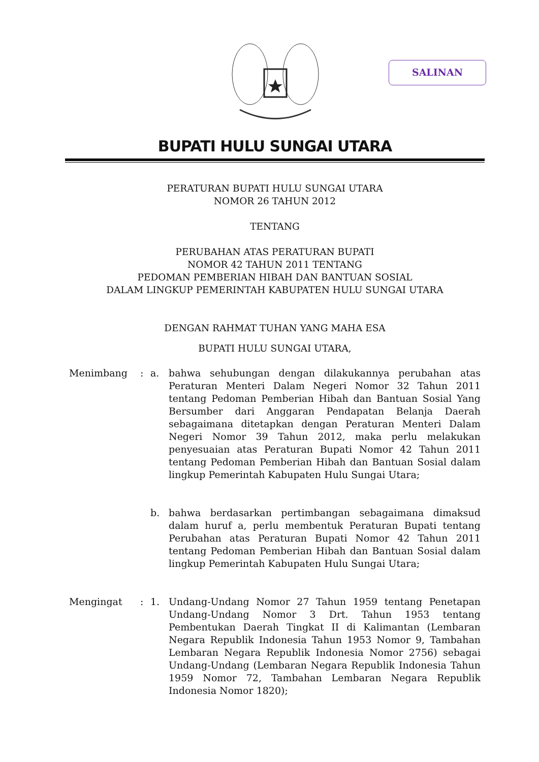SALINAN
BUPATI HULU SUNGAI UTARA
PERATURAN BUPATI HULU SUNGAI UTARA
NOMOR 26 TAHUN 2012
TENTANG
PERUBAHAN ATAS PERATURAN BUPATI
NOMOR 42 TAHUN 2011 TENTANG
PEDOMAN PEMBERIAN HIBAH DAN BANTUAN SOSIAL
DALAM LINGKUP PEMERINTAH KABUPATEN HULU SUNGAI UTARA
DENGAN RAHMAT TUHAN YANG MAHA ESA
BUPATI HULU SUNGAI UTARA,
Menimbang : a. bahwa sehubungan dengan dilakukannya perubahan atas Peraturan Menteri Dalam Negeri Nomor 32 Tahun 2011 tentang Pedoman Pemberian Hibah dan Bantuan Sosial Yang Bersumber dari Anggaran Pendapatan Belanja Daerah sebagaimana ditetapkan dengan Peraturan Menteri Dalam Negeri Nomor 39 Tahun 2012, maka perlu melakukan penyesuaian atas Peraturan Bupati Nomor 42 Tahun 2011 tentang Pedoman Pemberian Hibah dan Bantuan Sosial dalam lingkup Pemerintah Kabupaten Hulu Sungai Utara;
b. bahwa berdasarkan pertimbangan sebagaimana dimaksud dalam huruf a, perlu membentuk Peraturan Bupati tentang Perubahan atas Peraturan Bupati Nomor 42 Tahun 2011 tentang Pedoman Pemberian Hibah dan Bantuan Sosial dalam lingkup Pemerintah Kabupaten Hulu Sungai Utara;
Mengingat : 1. Undang-Undang Nomor 27 Tahun 1959 tentang Penetapan Undang-Undang Nomor 3 Drt. Tahun 1953 tentang Pembentukan Daerah Tingkat II di Kalimantan (Lembaran Negara Republik Indonesia Tahun 1953 Nomor 9, Tambahan Lembaran Negara Republik Indonesia Nomor 2756) sebagai Undang-Undang (Lembaran Negara Republik Indonesia Tahun 1959 Nomor 72, Tambahan Lembaran Negara Republik Indonesia Nomor 1820);